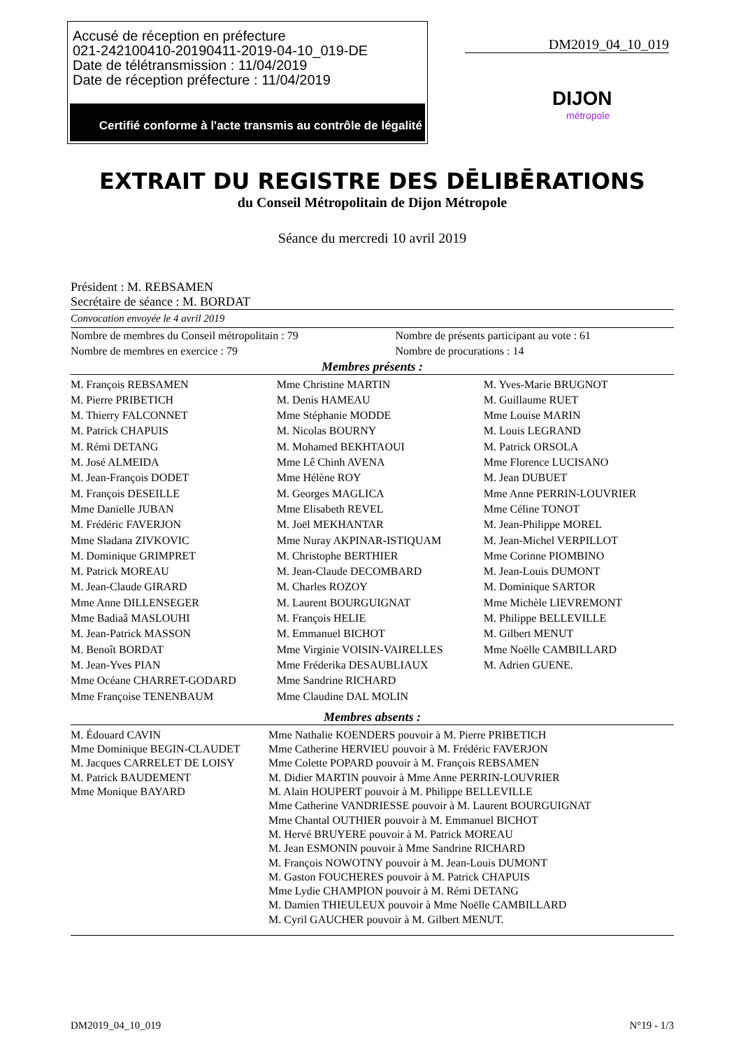Accusé de réception en préfecture
021-242100410-20190411-2019-04-10_019-DE
Date de télétransmission : 11/04/2019
Date de réception préfecture : 11/04/2019
Certifié conforme à l'acte transmis au contrôle de légalité
DM2019_04_10_019
DIJON
métropole
EXTRAIT DU REGISTRE DES DĒLIBĒRATIONS
du Conseil Métropolitain de Dijon Métropole
Séance du mercredi 10 avril 2019
Président : M. REBSAMEN
Secrétaire de séance : M. BORDAT
Convocation envoyée le 4 avril 2019
| Nombre de membres du Conseil métropolitain : 79 | Nombre de présents participant au vote : 61 |
| Nombre de membres en exercice : 79 | Nombre de procurations : 14 |
Membres présents :
| M. François REBSAMEN | Mme Christine MARTIN | M. Yves-Marie BRUGNOT |
| M. Pierre PRIBETICH | M. Denis HAMEAU | M. Guillaume RUET |
| M. Thierry FALCONNET | Mme Stéphanie MODDE | Mme Louise MARIN |
| M. Patrick CHAPUIS | M. Nicolas BOURNY | M. Louis LEGRAND |
| M. Rémi DETANG | M. Mohamed BEKHTAOUI | M. Patrick ORSOLA |
| M. José ALMEIDA | Mme Lê Chinh AVENA | Mme Florence LUCISANO |
| M. Jean-François DODET | Mme Hélène ROY | M. Jean DUBUET |
| M. François DESEILLE | M. Georges MAGLICA | Mme Anne PERRIN-LOUVRIER |
| Mme Danielle JUBAN | Mme Elisabeth REVEL | Mme Céline TONOT |
| M. Frédéric FAVERJON | M. Joël MEKHANTAR | M. Jean-Philippe MOREL |
| Mme Sladana ZIVKOVIC | Mme Nuray AKPINAR-ISTIQUAM | M. Jean-Michel VERPILLOT |
| M. Dominique GRIMPRET | M. Christophe BERTHIER | Mme Corinne PIOMBINO |
| M. Patrick MOREAU | M. Jean-Claude DECOMBARD | M. Jean-Louis DUMONT |
| M. Jean-Claude GIRARD | M. Charles ROZOY | M. Dominique SARTOR |
| Mme Anne DILLENSEGER | M. Laurent BOURGUIGNAT | Mme Michèle LIEVREMONT |
| Mme Badiaâ MASLOUHI | M. François HELIE | M. Philippe BELLEVILLE |
| M. Jean-Patrick MASSON | M. Emmanuel BICHOT | M. Gilbert MENUT |
| M. Benoît BORDAT | Mme Virginie VOISIN-VAIRELLES | Mme Noëlle CAMBILLARD |
| M. Jean-Yves PIAN | Mme Fréderika DESAUBLIAUX | M. Adrien GUENE. |
| Mme Océane CHARRET-GODARD | Mme Sandrine RICHARD | |
| Mme Françoise TENENBAUM | Mme Claudine DAL MOLIN | |
Membres absents :
| M. Édouard CAVIN Mme Dominique BEGIN-CLAUDET M. Jacques CARRELET DE LOISY M. Patrick BAUDEMENT Mme Monique BAYARD | Mme Nathalie KOENDERS pouvoir à M. Pierre PRIBETICH Mme Catherine HERVIEU pouvoir à M. Frédéric FAVERJON Mme Colette POPARD pouvoir à M. François REBSAMEN M. Didier MARTIN pouvoir à Mme Anne PERRIN-LOUVRIER M. Alain HOUPERT pouvoir à M. Philippe BELLEVILLE Mme Catherine VANDRIESSE pouvoir à M. Laurent BOURGUIGNAT Mme Chantal OUTHIER pouvoir à M. Emmanuel BICHOT M. Hervé BRUYERE pouvoir à M. Patrick MOREAU M. Jean ESMONIN pouvoir à Mme Sandrine RICHARD M. François NOWOTNY pouvoir à M. Jean-Louis DUMONT M. Gaston FOUCHERES pouvoir à M. Patrick CHAPUIS Mme Lydie CHAMPION pouvoir à M. Rémi DETANG M. Damien THIEULEUX pouvoir à Mme Noëlle CAMBILLARD M. Cyril GAUCHER pouvoir à M. Gilbert MENUT. |
DM2019_04_10_019 N°19 - 1/3